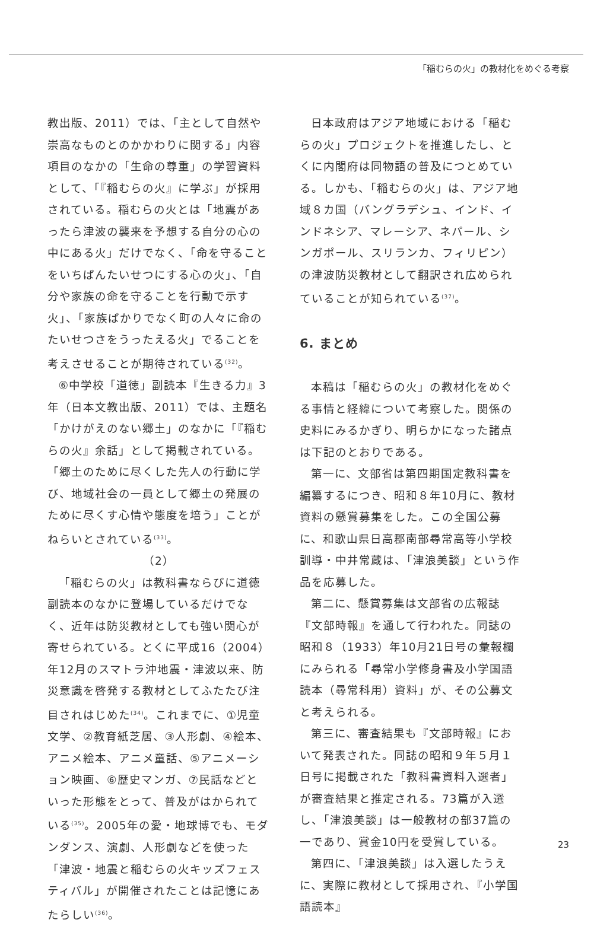「稲むらの火」の教材化をめぐる考察
教出版、2011）では、「主として自然や崇高なものとのかかわりに関する」内容項目のなかの「生命の尊重」の学習資料として、「『稲むらの火』に学ぶ」が採用されている。稲むらの火とは「地震があったら津波の襲来を予想する自分の心の中にある火」だけでなく、「命を守ることをいちばんたいせつにする心の火」、「自分や家族の命を守ることを行動で示す火」、「家族ばかりでなく町の人々に命のたいせつさをうったえる火」でることを考えさせることが期待されている<sup>(32)</sup>。
⑥中学校「道徳」副読本『生きる力』3年（日本文教出版、2011）では、主題名「かけがえのない郷土」のなかに「『稲むらの火』余話」として掲載されている。「郷土のために尽くした先人の行動に学び、地域社会の一員として郷土の発展のために尽くす心情や態度を培う」ことがねらいとされている<sup>(33)</sup>。
（2）
「稲むらの火」は教科書ならびに道徳副読本のなかに登場しているだけでなく、近年は防災教材としても強い関心が寄せられている。とくに平成16（2004）年12月のスマトラ沖地震・津波以来、防災意識を啓発する教材としてふたたび注目されはじめた<sup>(34)</sup>。これまでに、①児童文学、②教育紙芝居、③人形劇、④絵本、アニメ絵本、アニメ童話、⑤アニメーション映画、⑥歴史マンガ、⑦民話などといった形態をとって、普及がはかられている<sup>(35)</sup>。2005年の愛・地球博でも、モダンダンス、演劇、人形劇などを使った「津波・地震と稲むらの火キッズフェスティバル」が開催されたことは記憶にあたらしい<sup>(36)</sup>。
日本政府はアジア地域における「稲むらの火」プロジェクトを推進したし、とくに内閣府は同物語の普及につとめている。しかも、「稲むらの火」は、アジア地域８カ国（バングラデシュ、インド、インドネシア、マレーシア、ネパール、シンガポール、スリランカ、フィリピン）の津波防災教材として翻訳され広められていることが知られている<sup>(37)</sup>。
6. まとめ
本稿は「稲むらの火」の教材化をめぐる事情と経緯について考察した。関係の史料にみるかぎり、明らかになった諸点は下記のとおりである。
第一に、文部省は第四期国定教科書を編纂するにつき、昭和８年10月に、教材資料の懸賞募集をした。この全国公募に、和歌山県日高郡南部尋常高等小学校訓導・中井常蔵は、「津浪美談」という作品を応募した。
第二に、懸賞募集は文部省の広報誌『文部時報』を通して行われた。同誌の昭和８（1933）年10月21日号の彙報欄にみられる「尋常小学修身書及小学国語読本（尋常科用）資料」が、その公募文と考えられる。
第三に、審査結果も『文部時報』において発表された。同誌の昭和９年５月１日号に掲載された「教科書資料入選者」が審査結果と推定される。73篇が入選し、「津浪美談」は一般教材の部37篇の一であり、賞金10円を受賞している。
第四に、「津浪美談」は入選したうえに、実際に教材として採用され、『小学国語読本』
23